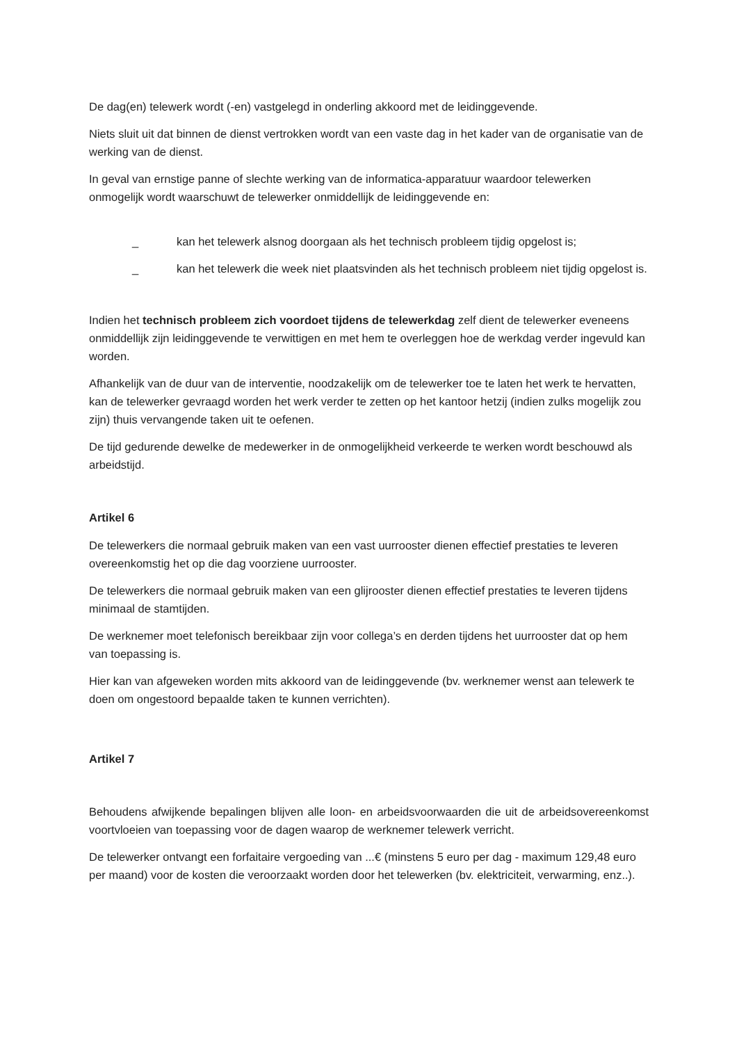De dag(en) telewerk wordt (-en) vastgelegd in onderling akkoord met de leidinggevende.
Niets sluit uit dat binnen de dienst vertrokken wordt van een vaste dag in het kader van de organisatie van de werking van de dienst.
In geval van ernstige panne of slechte werking van de informatica-apparatuur waardoor telewerken onmogelijk wordt waarschuwt de telewerker onmiddellijk de leidinggevende en:
_ kan het telewerk alsnog doorgaan als het technisch probleem tijdig opgelost is;
_ kan het telewerk die week niet plaatsvinden als het technisch probleem niet tijdig opgelost is.
Indien het technisch probleem zich voordoet tijdens de telewerkdag zelf dient de telewerker eveneens onmiddellijk zijn leidinggevende te verwittigen en met hem te overleggen hoe de werkdag verder ingevuld kan worden.
Afhankelijk van de duur van de interventie, noodzakelijk om de telewerker toe te laten het werk te hervatten, kan de telewerker gevraagd worden het werk verder te zetten op het kantoor hetzij (indien zulks mogelijk zou zijn) thuis vervangende taken uit te oefenen.
De tijd gedurende dewelke de medewerker in de onmogelijkheid verkeerde te werken wordt beschouwd als arbeidstijd.
Artikel 6
De telewerkers die normaal gebruik maken van een vast uurrooster dienen effectief prestaties te leveren overeenkomstig het op die dag voorziene uurrooster.
De telewerkers die normaal gebruik maken van een glijrooster dienen effectief prestaties te leveren tijdens minimaal de stamtijden.
De werknemer moet telefonisch bereikbaar zijn voor collega’s en derden tijdens het uurrooster dat op hem van toepassing is.
Hier kan van afgeweken worden mits akkoord van de leidinggevende (bv. werknemer wenst aan telewerk te doen om ongestoord bepaalde taken te kunnen verrichten).
Artikel 7
Behoudens afwijkende bepalingen blijven alle loon- en arbeidsvoorwaarden die uit de arbeidsovereenkomst voortvloeien van toepassing voor de dagen waarop de werknemer telewerk verricht.
De telewerker ontvangt een forfaitaire vergoeding van ...€ (minstens 5 euro per dag - maximum 129,48 euro per maand) voor de kosten die veroorzaakt worden door het telewerken (bv. elektriciteit, verwarming, enz..).